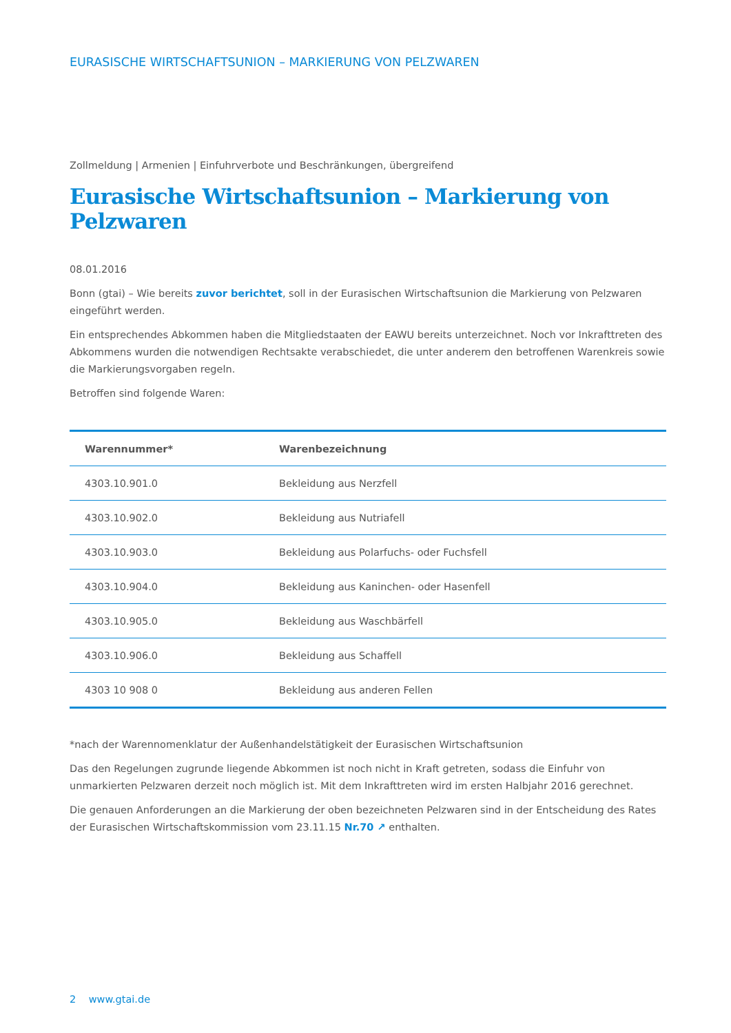EURASISCHE WIRTSCHAFTSUNION – MARKIERUNG VON PELZWAREN
Zollmeldung | Armenien | Einfuhrverbote und Beschränkungen, übergreifend
Eurasische Wirtschaftsunion – Markierung von Pelzwaren
08.01.2016
Bonn (gtai) – Wie bereits zuvor berichtet, soll in der Eurasischen Wirtschaftsunion die Markierung von Pelzwaren eingeführt werden.
Ein entsprechendes Abkommen haben die Mitgliedstaaten der EAWU bereits unterzeichnet. Noch vor Inkrafttreten des Abkommens wurden die notwendigen Rechtsakte verabschiedet, die unter anderem den betroffenen Warenkreis sowie die Markierungsvorgaben regeln.
Betroffen sind folgende Waren:
| Warennummer* | Warenbezeichnung |
| --- | --- |
| 4303.10.901.0 | Bekleidung aus Nerzfell |
| 4303.10.902.0 | Bekleidung aus Nutriafell |
| 4303.10.903.0 | Bekleidung aus Polarfuchs- oder Fuchsfell |
| 4303.10.904.0 | Bekleidung aus Kaninchen- oder Hasenfell |
| 4303.10.905.0 | Bekleidung aus Waschbärfell |
| 4303.10.906.0 | Bekleidung aus Schaffell |
| 4303 10 908 0 | Bekleidung aus anderen Fellen |
*nach der Warennomenklatur der Außenhandelstätigkeit der Eurasischen Wirtschaftsunion
Das den Regelungen zugrunde liegende Abkommen ist noch nicht in Kraft getreten, sodass die Einfuhr von unmarkierten Pelzwaren derzeit noch möglich ist. Mit dem Inkrafttreten wird im ersten Halbjahr 2016 gerechnet.
Die genauen Anforderungen an die Markierung der oben bezeichneten Pelzwaren sind in der Entscheidung des Rates der Eurasischen Wirtschaftskommission vom 23.11.15 Nr.70 ↗ enthalten.
2 www.gtai.de